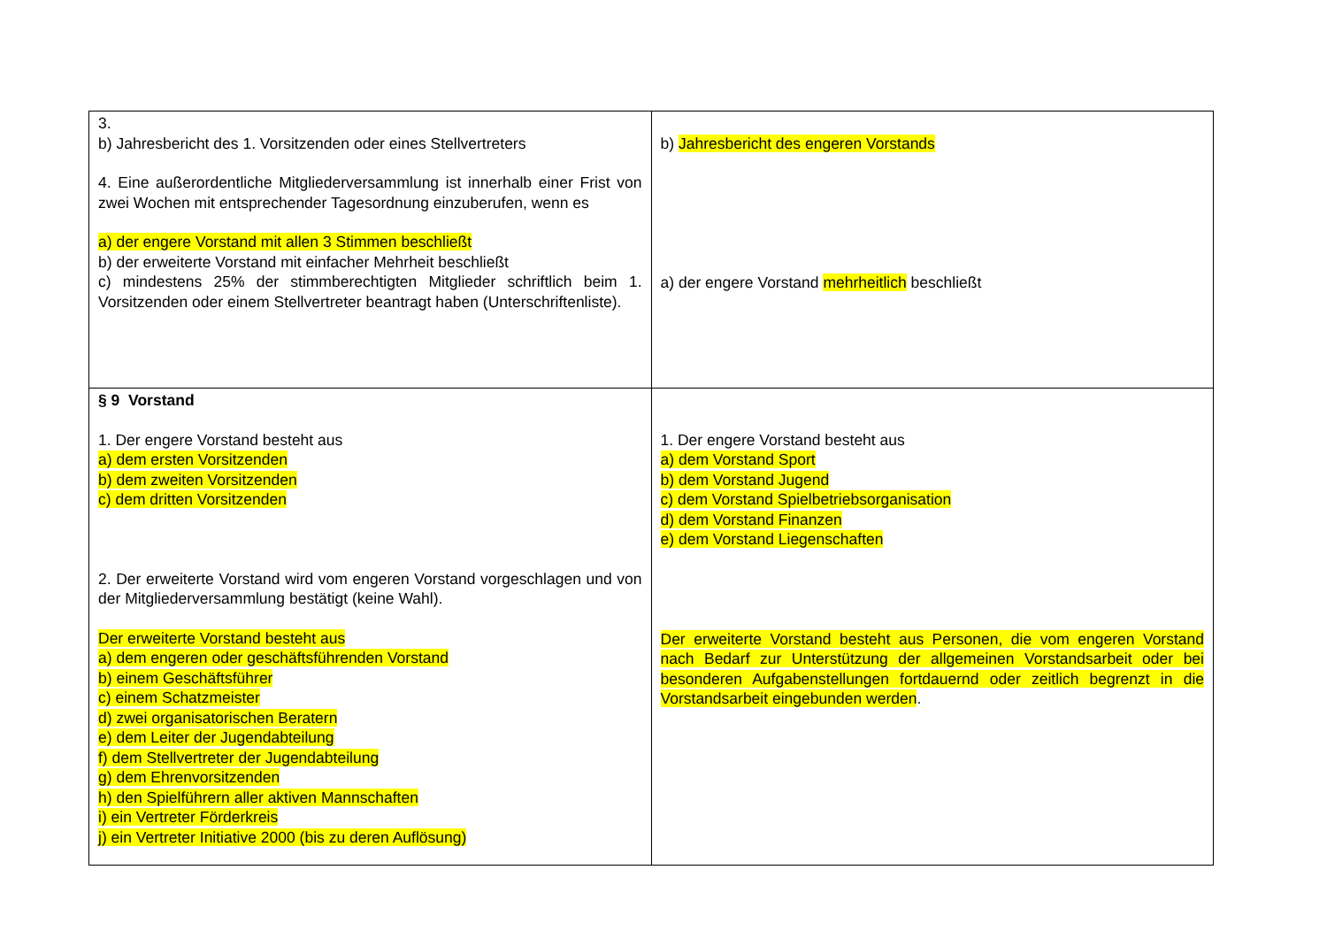| 3. b) Jahresbericht des 1. Vorsitzenden oder eines Stellvertreters 4. Eine außerordentliche Mitgliederversammlung ist innerhalb einer Frist von zwei Wochen mit entsprechender Tagesordnung einzuberufen, wenn es a) der engere Vorstand mit allen 3 Stimmen beschließt b) der erweiterte Vorstand mit einfacher Mehrheit beschließt c) mindestens 25% der stimmberechtigten Mitglieder schriftlich beim 1. Vorsitzenden oder einem Stellvertreter beantragt haben (Unterschriftenliste). | b) Jahresbericht des engeren Vorstands a) der engere Vorstand mehrheitlich beschließt |
| § 9 Vorstand 1. Der engere Vorstand besteht aus a) dem ersten Vorsitzenden b) dem zweiten Vorsitzenden c) dem dritten Vorsitzenden 2. Der erweiterte Vorstand wird vom engeren Vorstand vorgeschlagen und von der Mitgliederversammlung bestätigt (keine Wahl). Der erweiterte Vorstand besteht aus a) dem engeren oder geschäftsführenden Vorstand b) einem Geschäftsführer c) einem Schatzmeister d) zwei organisatorischen Beratern e) dem Leiter der Jugendabteilung f) dem Stellvertreter der Jugendabteilung g) dem Ehrenvorsitzenden h) den Spielführern aller aktiven Mannschaften i) ein Vertreter Förderkreis j) ein Vertreter Initiative 2000 (bis zu deren Auflösung) | 1. Der engere Vorstand besteht aus a) dem Vorstand Sport b) dem Vorstand Jugend c) dem Vorstand Spielbetriebsorganisation d) dem Vorstand Finanzen e) dem Vorstand Liegenschaften Der erweiterte Vorstand besteht aus Personen, die vom engeren Vorstand nach Bedarf zur Unterstützung der allgemeinen Vorstandsarbeit oder bei besonderen Aufgabenstellungen fortdauernd oder zeitlich begrenzt in die Vorstandsarbeit eingebunden werden . |